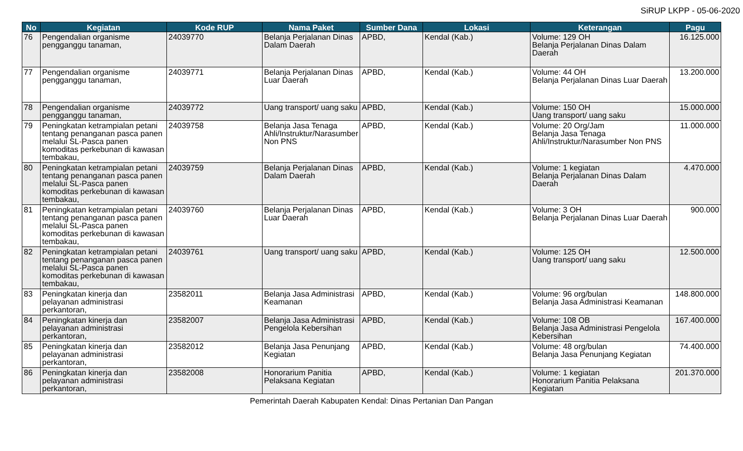SiRUP LKPP - 05-06-2020
| No | Kegiatan | Kode RUP | Nama Paket | Sumber Dana | Lokasi | Keterangan | Pagu |
| --- | --- | --- | --- | --- | --- | --- | --- |
| 76 | Pengendalian organisme pengganggu tanaman, | 24039770 | Belanja Perjalanan Dinas Dalam Daerah | APBD, | Kendal (Kab.) | Volume: 129 OH Belanja Perjalanan Dinas Dalam Daerah | 16.125.000 |
| 77 | Pengendalian organisme pengganggu tanaman, | 24039771 | Belanja Perjalanan Dinas Luar Daerah | APBD, | Kendal (Kab.) | Volume: 44 OH Belanja Perjalanan Dinas Luar Daerah | 13.200.000 |
| 78 | Pengendalian organisme pengganggu tanaman, | 24039772 | Uang transport/ uang saku | APBD, | Kendal (Kab.) | Volume: 150 OH Uang transport/ uang saku | 15.000.000 |
| 79 | Peningkatan ketrampialan petani tentang penanganan pasca panen melalui SL-Pasca panen komoditas perkebunan di kawasan tembakau, | 24039758 | Belanja Jasa Tenaga Ahli/Instruktur/Narasumber Non PNS | APBD, | Kendal (Kab.) | Volume: 20 Org/Jam Belanja Jasa Tenaga Ahli/Instruktur/Narasumber Non PNS | 11.000.000 |
| 80 | Peningkatan ketrampialan petani tentang penanganan pasca panen melalui SL-Pasca panen komoditas perkebunan di kawasan tembakau, | 24039759 | Belanja Perjalanan Dinas Dalam Daerah | APBD, | Kendal (Kab.) | Volume: 1 kegiatan Belanja Perjalanan Dinas Dalam Daerah | 4.470.000 |
| 81 | Peningkatan ketrampialan petani tentang penanganan pasca panen melalui SL-Pasca panen komoditas perkebunan di kawasan tembakau, | 24039760 | Belanja Perjalanan Dinas Luar Daerah | APBD, | Kendal (Kab.) | Volume: 3 OH Belanja Perjalanan Dinas Luar Daerah | 900.000 |
| 82 | Peningkatan ketrampialan petani tentang penanganan pasca panen melalui SL-Pasca panen komoditas perkebunan di kawasan tembakau, | 24039761 | Uang transport/ uang saku | APBD, | Kendal (Kab.) | Volume: 125 OH Uang transport/ uang saku | 12.500.000 |
| 83 | Peningkatan kinerja dan pelayanan administrasi perkantoran, | 23582011 | Belanja Jasa Administrasi Keamanan | APBD, | Kendal (Kab.) | Volume: 96 org/bulan Belanja Jasa Administrasi Keamanan | 148.800.000 |
| 84 | Peningkatan kinerja dan pelayanan administrasi perkantoran, | 23582007 | Belanja Jasa Administrasi Pengelola Kebersihan | APBD, | Kendal (Kab.) | Volume: 108 OB Belanja Jasa Administrasi Pengelola Kebersihan | 167.400.000 |
| 85 | Peningkatan kinerja dan pelayanan administrasi perkantoran, | 23582012 | Belanja Jasa Penunjang Kegiatan | APBD, | Kendal (Kab.) | Volume: 48 org/bulan Belanja Jasa Penunjang Kegiatan | 74.400.000 |
| 86 | Peningkatan kinerja dan pelayanan administrasi perkantoran, | 23582008 | Honorarium Panitia Pelaksana Kegiatan | APBD, | Kendal (Kab.) | Volume: 1 kegiatan Honorarium Panitia Pelaksana Kegiatan | 201.370.000 |
Pemerintah Daerah Kabupaten Kendal: Dinas Pertanian Dan Pangan